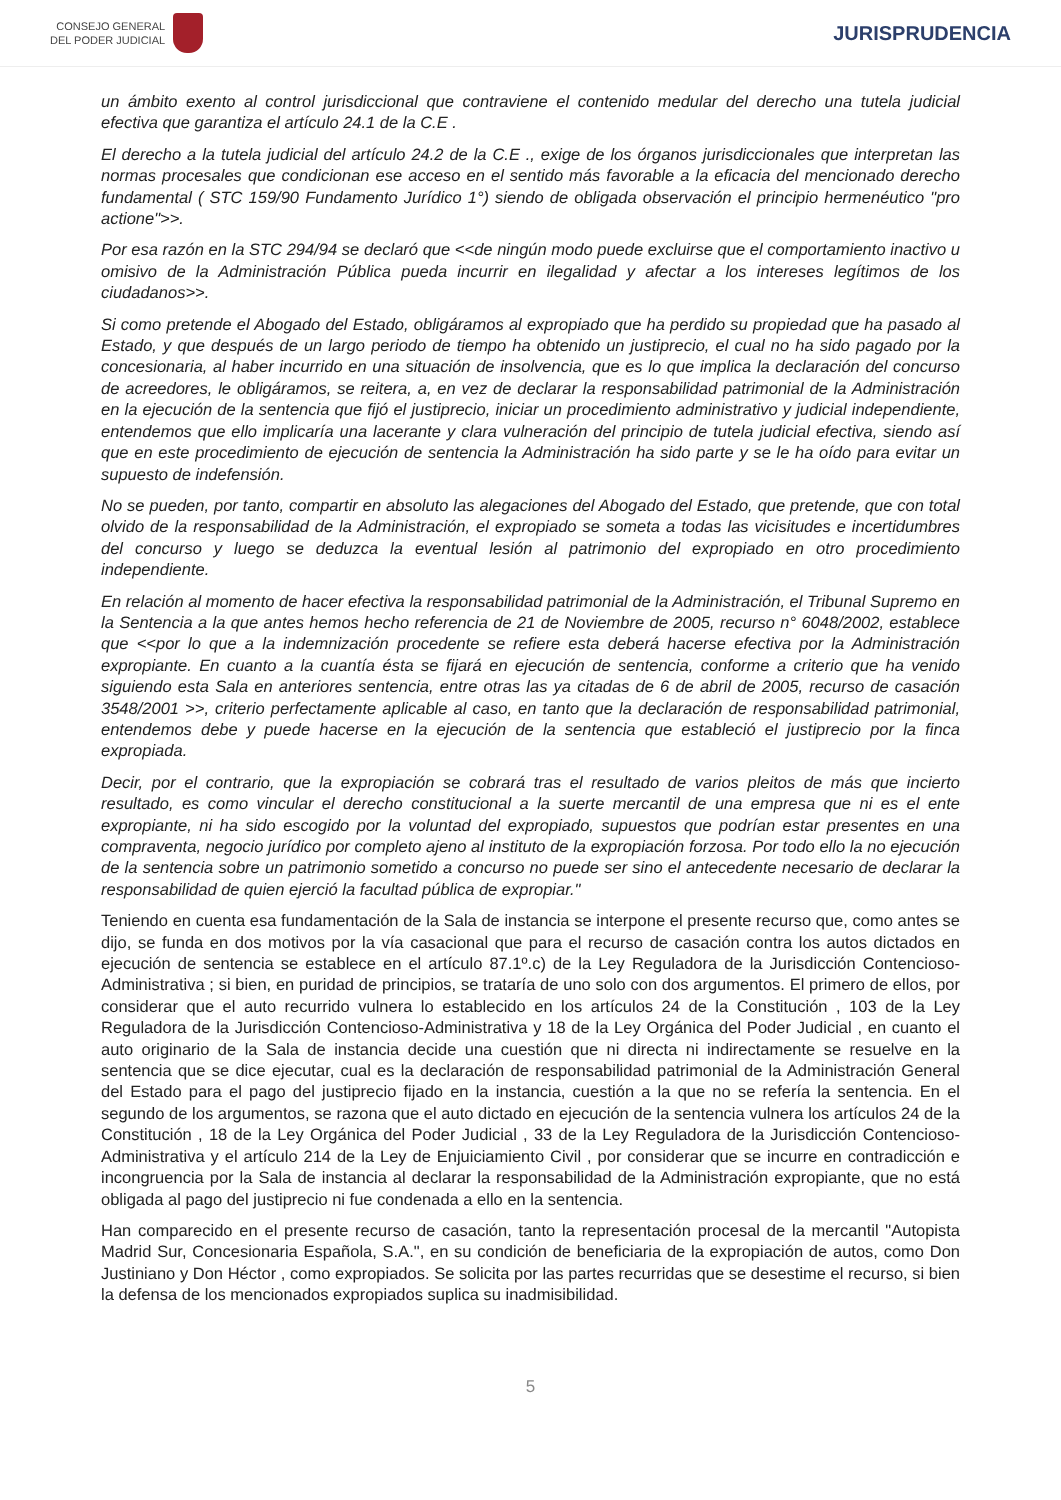CONSEJO GENERAL
DEL PODER JUDICIAL
JURISPRUDENCIA
un ámbito exento al control jurisdiccional que contraviene el contenido medular del derecho una tutela judicial efectiva que garantiza el artículo 24.1 de la C.E .
El derecho a la tutela judicial del artículo 24.2 de la C.E ., exige de los órganos jurisdiccionales que interpretan las normas procesales que condicionan ese acceso en el sentido más favorable a la eficacia del mencionado derecho fundamental ( STC 159/90 Fundamento Jurídico 1°) siendo de obligada observación el principio hermenéutico "pro actione">>.
Por esa razón en la STC 294/94 se declaró que <<de ningún modo puede excluirse que el comportamiento inactivo u omisivo de la Administración Pública pueda incurrir en ilegalidad y afectar a los intereses legítimos de los ciudadanos>>.
Si como pretende el Abogado del Estado, obligáramos al expropiado que ha perdido su propiedad que ha pasado al Estado, y que después de un largo periodo de tiempo ha obtenido un justiprecio, el cual no ha sido pagado por la concesionaria, al haber incurrido en una situación de insolvencia, que es lo que implica la declaración del concurso de acreedores, le obligáramos, se reitera, a, en vez de declarar la responsabilidad patrimonial de la Administración en la ejecución de la sentencia que fijó el justiprecio, iniciar un procedimiento administrativo y judicial independiente, entendemos que ello implicaría una lacerante y clara vulneración del principio de tutela judicial efectiva, siendo así que en este procedimiento de ejecución de sentencia la Administración ha sido parte y se le ha oído para evitar un supuesto de indefensión.
No se pueden, por tanto, compartir en absoluto las alegaciones del Abogado del Estado, que pretende, que con total olvido de la responsabilidad de la Administración, el expropiado se someta a todas las vicisitudes e incertidumbres del concurso y luego se deduzca la eventual lesión al patrimonio del expropiado en otro procedimiento independiente.
En relación al momento de hacer efectiva la responsabilidad patrimonial de la Administración, el Tribunal Supremo en la Sentencia a la que antes hemos hecho referencia de 21 de Noviembre de 2005, recurso n° 6048/2002, establece que <<por lo que a la indemnización procedente se refiere esta deberá hacerse efectiva por la Administración expropiante. En cuanto a la cuantía ésta se fijará en ejecución de sentencia, conforme a criterio que ha venido siguiendo esta Sala en anteriores sentencia, entre otras las ya citadas de 6 de abril de 2005, recurso de casación 3548/2001 >>, criterio perfectamente aplicable al caso, en tanto que la declaración de responsabilidad patrimonial, entendemos debe y puede hacerse en la ejecución de la sentencia que estableció el justiprecio por la finca expropiada.
Decir, por el contrario, que la expropiación se cobrará tras el resultado de varios pleitos de más que incierto resultado, es como vincular el derecho constitucional a la suerte mercantil de una empresa que ni es el ente expropiante, ni ha sido escogido por la voluntad del expropiado, supuestos que podrían estar presentes en una compraventa, negocio jurídico por completo ajeno al instituto de la expropiación forzosa. Por todo ello la no ejecución de la sentencia sobre un patrimonio sometido a concurso no puede ser sino el antecedente necesario de declarar la responsabilidad de quien ejerció la facultad pública de expropiar."
Teniendo en cuenta esa fundamentación de la Sala de instancia se interpone el presente recurso que, como antes se dijo, se funda en dos motivos por la vía casacional que para el recurso de casación contra los autos dictados en ejecución de sentencia se establece en el artículo 87.1º.c) de la Ley Reguladora de la Jurisdicción Contencioso-Administrativa ; si bien, en puridad de principios, se trataría de uno solo con dos argumentos. El primero de ellos, por considerar que el auto recurrido vulnera lo establecido en los artículos 24 de la Constitución , 103 de la Ley Reguladora de la Jurisdicción Contencioso-Administrativa y 18 de la Ley Orgánica del Poder Judicial , en cuanto el auto originario de la Sala de instancia decide una cuestión que ni directa ni indirectamente se resuelve en la sentencia que se dice ejecutar, cual es la declaración de responsabilidad patrimonial de la Administración General del Estado para el pago del justiprecio fijado en la instancia, cuestión a la que no se refería la sentencia. En el segundo de los argumentos, se razona que el auto dictado en ejecución de la sentencia vulnera los artículos 24 de la Constitución , 18 de la Ley Orgánica del Poder Judicial , 33 de la Ley Reguladora de la Jurisdicción Contencioso-Administrativa y el artículo 214 de la Ley de Enjuiciamiento Civil , por considerar que se incurre en contradicción e incongruencia por la Sala de instancia al declarar la responsabilidad de la Administración expropiante, que no está obligada al pago del justiprecio ni fue condenada a ello en la sentencia.
Han comparecido en el presente recurso de casación, tanto la representación procesal de la mercantil "Autopista Madrid Sur, Concesionaria Española, S.A.", en su condición de beneficiaria de la expropiación de autos, como Don Justiniano y Don Héctor , como expropiados. Se solicita por las partes recurridas que se desestime el recurso, si bien la defensa de los mencionados expropiados suplica su inadmisibilidad.
5